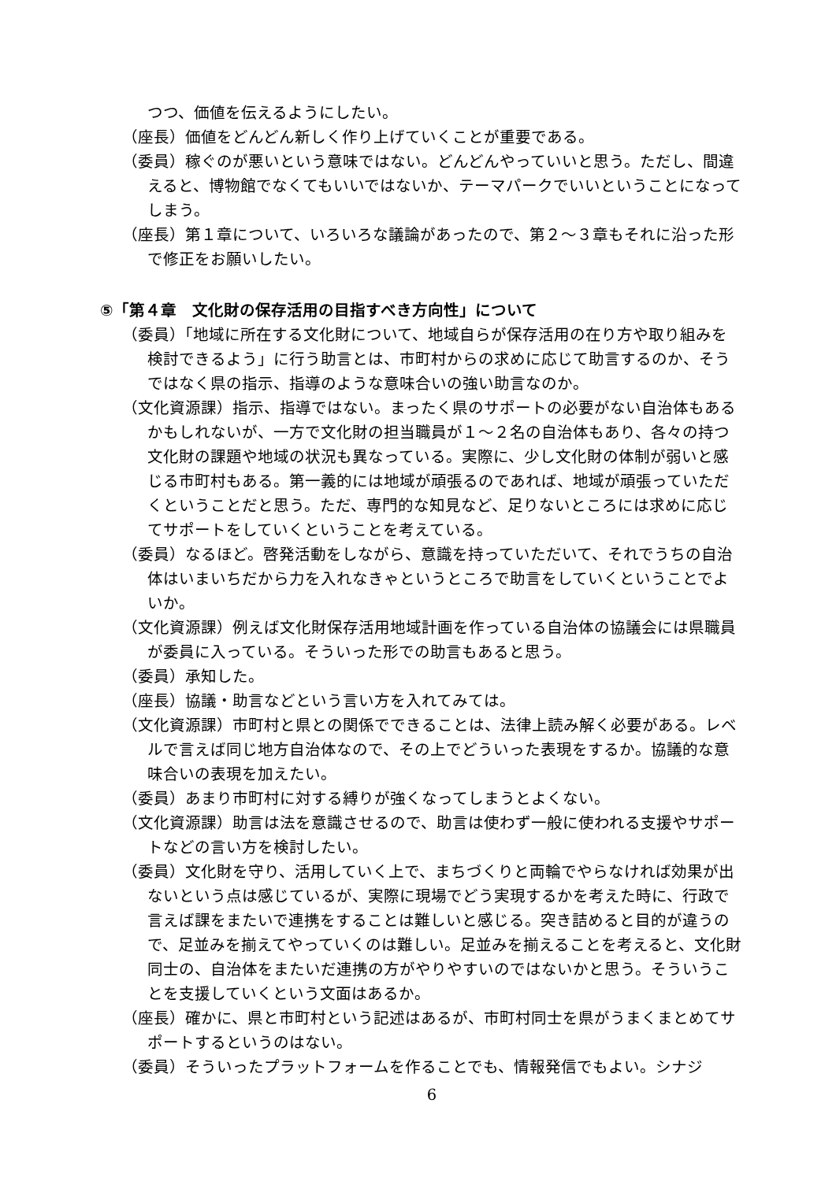つつ、価値を伝えるようにしたい。
（座長）価値をどんどん新しく作り上げていくことが重要である。
（委員）稼ぐのが悪いという意味ではない。どんどんやっていいと思う。ただし、間違えると、博物館でなくてもいいではないか、テーマパークでいいということになってしまう。
（座長）第１章について、いろいろな議論があったので、第２～３章もそれに沿った形で修正をお願いしたい。
⑤「第４章　文化財の保存活用の目指すべき方向性」について
（委員）「地域に所在する文化財について、地域自らが保存活用の在り方や取り組みを検討できるよう」に行う助言とは、市町村からの求めに応じて助言するのか、そうではなく県の指示、指導のような意味合いの強い助言なのか。
（文化資源課）指示、指導ではない。まったく県のサポートの必要がない自治体もあるかもしれないが、一方で文化財の担当職員が１～２名の自治体もあり、各々の持つ文化財の課題や地域の状況も異なっている。実際に、少し文化財の体制が弱いと感じる市町村もある。第一義的には地域が頑張るのであれば、地域が頑張っていただくということだと思う。ただ、専門的な知見など、足りないところには求めに応じてサポートをしていくということを考えている。
（委員）なるほど。啓発活動をしながら、意識を持っていただいて、それでうちの自治体はいまいちだから力を入れなきゃというところで助言をしていくということでよいか。
（文化資源課）例えば文化財保存活用地域計画を作っている自治体の協議会には県職員が委員に入っている。そういった形での助言もあると思う。
（委員）承知した。
（座長）協議・助言などという言い方を入れてみては。
（文化資源課）市町村と県との関係でできることは、法律上読み解く必要がある。レベルで言えば同じ地方自治体なので、その上でどういった表現をするか。協議的な意味合いの表現を加えたい。
（委員）あまり市町村に対する縛りが強くなってしまうとよくない。
（文化資源課）助言は法を意識させるので、助言は使わず一般に使われる支援やサポートなどの言い方を検討したい。
（委員）文化財を守り、活用していく上で、まちづくりと両輪でやらなければ効果が出ないという点は感じているが、実際に現場でどう実現するかを考えた時に、行政で言えば課をまたいで連携をすることは難しいと感じる。突き詰めると目的が違うので、足並みを揃えてやっていくのは難しい。足並みを揃えることを考えると、文化財同士の、自治体をまたいだ連携の方がやりやすいのではないかと思う。そういうことを支援していくという文面はあるか。
（座長）確かに、県と市町村という記述はあるが、市町村同士を県がうまくまとめてサポートするというのはない。
（委員）そういったプラットフォームを作ることでも、情報発信でもよい。シナジ
6